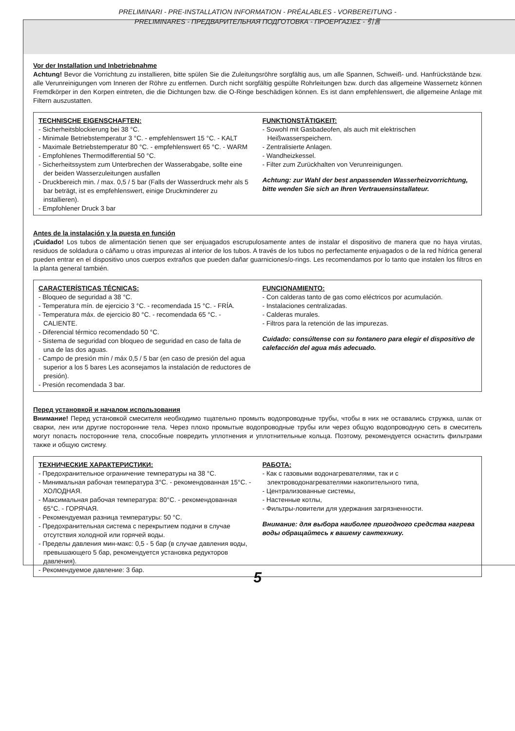PRELIMINARI - PRE-INSTALLATION INFORMATION - PRÉALABLES - VORBEREITUNG -
PRELIMINARES - ПРЕДВАРИТЕЛЬНАЯ ПОДГОТОВКА - ΠΡΟΕΡΓΑΣΙΕΣ - 引言
Vor der Installation und Inbetriebnahme
Achtung! Bevor die Vorrichtung zu installieren, bitte spülen Sie die Zuleitungsröhre sorgfältig aus, um alle Spannen, Schweiß- und. Hanfrückstände bzw. alle Verunreinigungen vom Inneren der Röhre zu entfernen. Durch nicht sorgfältig gespülte Rohrleitungen bzw. durch das allgemeine Wassernetz können Fremdkörper in den Korpen eintreten, die die Dichtungen bzw. die O-Ringe beschädigen können. Es ist dann empfehlenswert, die allgemeine Anlage mit Filtern auszustatten.
TECHNISCHE EIGENSCHAFTEN:
- Sicherheitsblockierung bei 38 °C.
- Minimale Betriebstemperatur 3 °C. - empfehlenswert 15 °C. - KALT
- Maximale Betriebstemperatur 80 °C. - empfehlenswert 65 °C. - WARM
- Empfohlenes Thermodifferential 50 °C.
- Sicherheitssystem zum Unterbrechen der Wasserabgabe, sollte eine der beiden Wasserzuleitungen ausfallen
- Druckbereich min. / max. 0,5 / 5 bar (Falls der Wasserdruck mehr als 5 bar beträgt, ist es empfehlenswert, einige Druckminderer zu installieren).
- Empfohlener Druck 3 bar
FUNKTIONSTÄTIGKEIT:
- Sowohl mit Gasbadeofen, als auch mit elektrischen Heißwasserspeichern.
- Zentralisierte Anlagen.
- Wandheizkessel.
- Filter zum Zurückhalten von Verunreinigungen.
Achtung: zur Wahl der best anpassenden Wasserheizvorrichtung, bitte wenden Sie sich an Ihren Vertrauensinstallateur.
Antes de la instalación y la puesta en función
¡Cuidado! Los tubos de alimentación tienen que ser enjuagados escrupulosamente antes de instalar el dispositivo de manera que no haya virutas, residuos de soldadura o cáñamo u otras impurezas al interior de los tubos. A través de los tubos no perfectamente enjuagados o de la red hídrica general pueden entrar en el dispositivo unos cuerpos extraños que pueden dañar guarniciones/o-rings. Les recomendamos por lo tanto que instalen los filtros en la planta general también.
CARACTERÍSTICAS TÉCNICAS:
- Bloqueo de seguridad a 38 °C.
- Temperatura mín. de ejercicio 3 °C. - recomendada 15 °C. - FRÍA.
- Temperatura máx. de ejercicio 80 °C. - recomendada 65 °C. - CALIENTE.
- Diferencial térmico recomendado 50 °C.
- Sistema de seguridad con bloqueo de seguridad en caso de falta de una de las dos aguas.
- Campo de presión mín / máx 0,5 / 5 bar (en caso de presión del agua superior a los 5 bares Les aconsejamos la instalación de reductores de presión).
- Presión recomendada 3 bar.
FUNCIONAMIENTO:
- Con calderas tanto de gas como eléctricos por acumulación.
- Instalaciones centralizadas.
- Calderas murales.
- Filtros para la retención de las impurezas.
Cuidado: consúltense con su fontanero para elegir el dispositivo de calefacción del agua más adecuado.
Перед установкой и началом использования
Внимание! Перед установкой смесителя необходимо тщательно промыть водопроводные трубы, чтобы в них не оставались стружка, шлак от сварки, лен или другие посторонние тела. Через плохо промытые водопроводные трубы или через общую водопроводную сеть в смеситель могут попасть посторонние тела, способные повредить уплотнения и уплотнительные кольца. Поэтому, рекомендуется оснастить фильтрами также и общую систему.
ТЕХНИЧЕСКИЕ ХАРАКТЕРИСТИКИ:
- Предохранительное ограничение температуры на 38 °C.
- Минимальная рабочая температура 3°C. - рекомендованная 15°C. - ХОЛОДНАЯ.
- Максимальная рабочая температура: 80°C. - рекомендованная 65°C. - ГОРЯЧАЯ.
- Рекомендуемая разница температуры: 50 °C.
- Предохранительная система с перекрытием подачи в случае отсутствия холодной или горячей воды.
- Пределы давления мин-макс: 0,5 - 5 бар (в случае давления воды, превышающего 5 бар, рекомендуется установка редукторов давления).
- Рекомендуемое давление: 3 бар.
РАБОТА:
- Как с газовыми водонагревателями, так и с электроводонагревателями накопительного типа,
- Централизованные системы,
- Настенные котлы,
- Фильтры-ловители для удержания загрязненности.
Внимание: для выбора наиболее пригодного средства нагрева воды обращайтесь к вашему сантехнику.
5